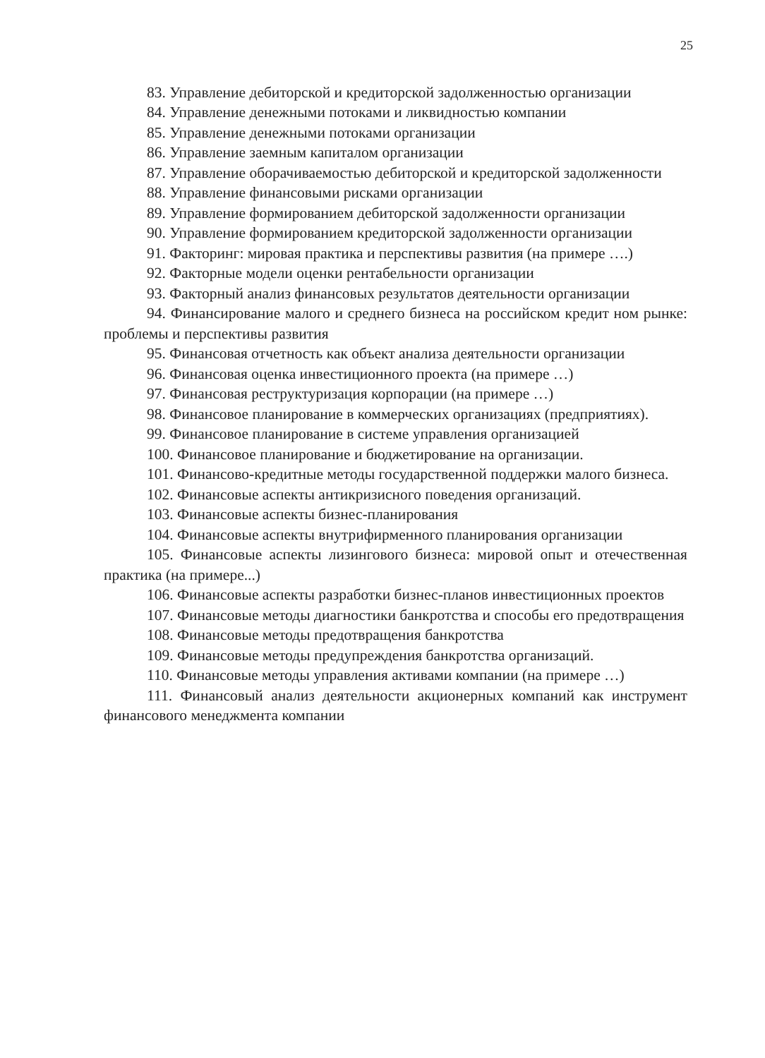25
83. Управление дебиторской и кредиторской задолженностью организации
84. Управление денежными потоками и ликвидностью компании
85. Управление денежными потоками организации
86. Управление заемным капиталом организации
87. Управление оборачиваемостью дебиторской и кредиторской задолженности
88. Управление финансовыми рисками организации
89. Управление формированием дебиторской задолженности организации
90. Управление формированием кредиторской задолженности организации
91. Факторинг: мировая практика и перспективы развития (на примере ….)
92. Факторные модели оценки рентабельности организации
93. Факторный анализ финансовых результатов деятельности организации
94. Финансирование малого и среднего бизнеса на российском кредит ном рынке: проблемы и перспективы развития
95. Финансовая отчетность как объект анализа деятельности организации
96. Финансовая оценка инвестиционного проекта (на примере …)
97. Финансовая реструктуризация корпорации (на примере …)
98. Финансовое планирование в коммерческих организациях (предприятиях).
99. Финансовое планирование в системе управления организацией
100. Финансовое планирование и бюджетирование на организации.
101. Финансово-кредитные методы государственной поддержки малого бизнеса.
102. Финансовые аспекты антикризисного поведения организаций.
103. Финансовые аспекты бизнес-планирования
104. Финансовые аспекты внутрифирменного планирования организации
105. Финансовые аспекты лизингового бизнеса: мировой опыт и отечественная практика (на примере...)
106. Финансовые аспекты разработки бизнес-планов инвестиционных проектов
107. Финансовые методы диагностики банкротства и способы его предотвращения
108. Финансовые методы предотвращения банкротства
109. Финансовые методы предупреждения банкротства организаций.
110. Финансовые методы управления активами компании (на примере …)
111. Финансовый анализ деятельности акционерных компаний как инструмент финансового менеджмента компании